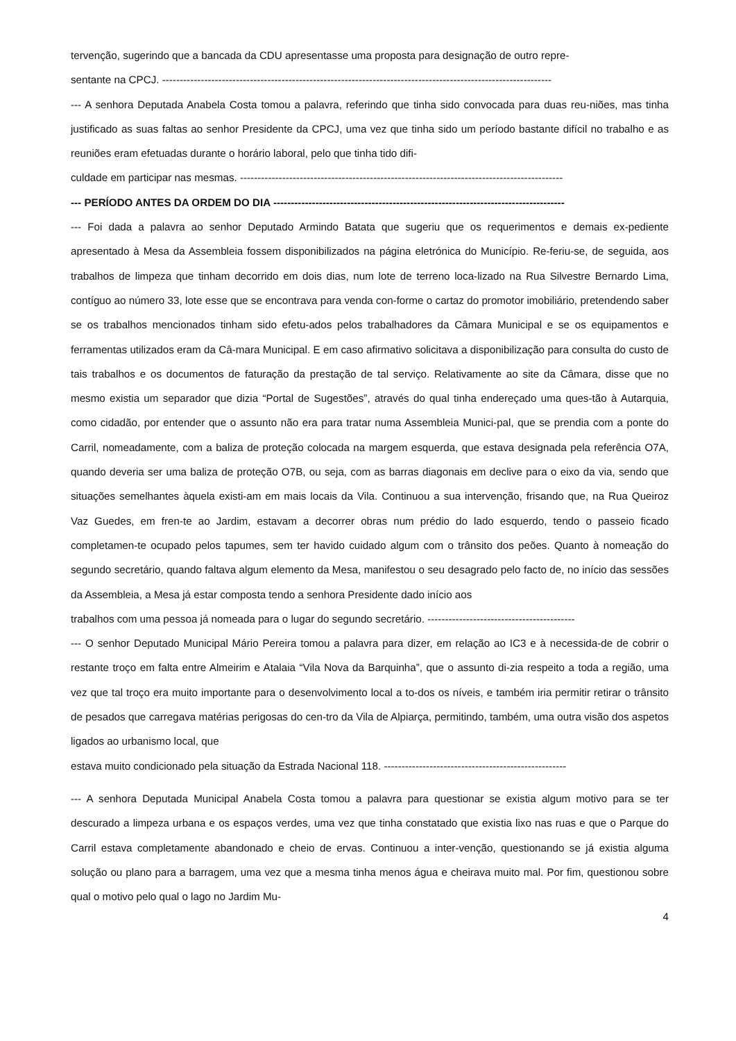tervenção, sugerindo que a bancada da CDU apresentasse uma proposta para designação de outro repre-
sentante na CPCJ. ---------------------------------------------------------------------------------------------------------------
--- A senhora Deputada Anabela Costa tomou a palavra, referindo que tinha sido convocada para duas reu-niões, mas tinha justificado as suas faltas ao senhor Presidente da CPCJ, uma vez que tinha sido um período bastante difícil no trabalho e as reuniões eram efetuadas durante o horário laboral, pelo que tinha tido difi-
culdade em participar nas mesmas. --------------------------------------------------------------------------------------------
--- PERÍODO ANTES DA ORDEM DO DIA -----------------------------------------------------------------------------------
--- Foi dada a palavra ao senhor Deputado Armindo Batata que sugeriu que os requerimentos e demais ex-pediente apresentado à Mesa da Assembleia fossem disponibilizados na página eletrónica do Município. Re-feriu-se, de seguida, aos trabalhos de limpeza que tinham decorrido em dois dias, num lote de terreno loca-lizado na Rua Silvestre Bernardo Lima, contíguo ao número 33, lote esse que se encontrava para venda con-forme o cartaz do promotor imobiliário, pretendendo saber se os trabalhos mencionados tinham sido efetu-ados pelos trabalhadores da Câmara Municipal e se os equipamentos e ferramentas utilizados eram da Câ-mara Municipal. E em caso afirmativo solicitava a disponibilização para consulta do custo de tais trabalhos e os documentos de faturação da prestação de tal serviço. Relativamente ao site da Câmara, disse que no mesmo existia um separador que dizia “Portal de Sugestões”, através do qual tinha endereçado uma ques-tão à Autarquia, como cidadão, por entender que o assunto não era para tratar numa Assembleia Munici-pal, que se prendia com a ponte do Carril, nomeadamente, com a baliza de proteção colocada na margem esquerda, que estava designada pela referência O7A, quando deveria ser uma baliza de proteção O7B, ou seja, com as barras diagonais em declive para o eixo da via, sendo que situações semelhantes àquela existi-am em mais locais da Vila. Continuou a sua intervenção, frisando que, na Rua Queiroz Vaz Guedes, em fren-te ao Jardim, estavam a decorrer obras num prédio do lado esquerdo, tendo o passeio ficado completamen-te ocupado pelos tapumes, sem ter havido cuidado algum com o trânsito dos peões. Quanto à nomeação do segundo secretário, quando faltava algum elemento da Mesa, manifestou o seu desagrado pelo facto de, no início das sessões da Assembleia, a Mesa já estar composta tendo a senhora Presidente dado início aos
trabalhos com uma pessoa já nomeada para o lugar do segundo secretário. ------------------------------------------
--- O senhor Deputado Municipal Mário Pereira tomou a palavra para dizer, em relação ao IC3 e à necessida-de de cobrir o restante troço em falta entre Almeirim e Atalaia “Vila Nova da Barquinha”, que o assunto di-zia respeito a toda a região, uma vez que tal troço era muito importante para o desenvolvimento local a to-dos os níveis, e também iria permitir retirar o trânsito de pesados que carregava matérias perigosas do cen-tro da Vila de Alpiarça, permitindo, também, uma outra visão dos aspetos ligados ao urbanismo local, que
estava muito condicionado pela situação da Estrada Nacional 118. ----------------------------------------------------
--- A senhora Deputada Municipal Anabela Costa tomou a palavra para questionar se existia algum motivo para se ter descurado a limpeza urbana e os espaços verdes, uma vez que tinha constatado que existia lixo nas ruas e que o Parque do Carril estava completamente abandonado e cheio de ervas. Continuou a inter-venção, questionando se já existia alguma solução ou plano para a barragem, uma vez que a mesma tinha menos água e cheirava muito mal. Por fim, questionou sobre qual o motivo pelo qual o lago no Jardim Mu-
4